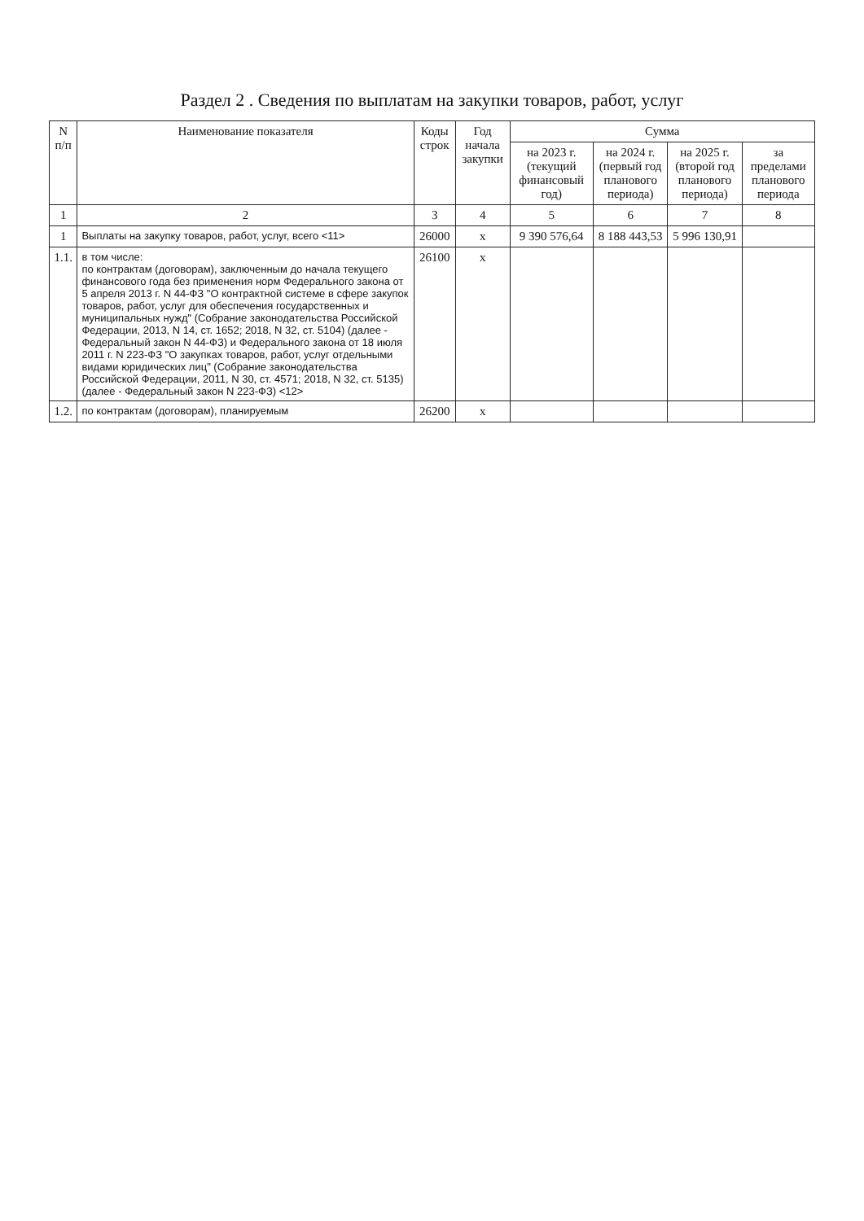Раздел 2 . Сведения по выплатам на закупки товаров, работ, услуг
| N п/п | Наименование показателя | Коды строк | Год начала закупки | Сумма | | | |
| --- | --- | --- | --- | --- | --- | --- | --- |
| | | | | на 2023 г. (текущий финансовый год) | на 2024 г. (первый год планового периода) | на 2025 г. (второй год планового периода) | за пределами планового периода |
| 1 | 2 | 3 | 4 | 5 | 6 | 7 | 8 |
| 1 | Выплаты на закупку товаров, работ, услуг, всего <11> | 26000 | x | 9 390 576,64 | 8 188 443,53 | 5 996 130,91 | |
| 1.1. | в том числе: по контрактам (договорам), заключенным до начала текущего финансового года без применения норм Федерального закона от 5 апреля 2013 г. N 44-ФЗ "О контрактной системе в сфере закупок товаров, работ, услуг для обеспечения государственных и муниципальных нужд" (Собрание законодательства Российской Федерации, 2013, N 14, ст. 1652; 2018, N 32, ст. 5104) (далее - Федеральный закон N 44-ФЗ) и Федерального закона от 18 июля 2011 г. N 223-ФЗ "О закупках товаров, работ, услуг отдельными видами юридических лиц" (Собрание законодательства Российской Федерации, 2011, N 30, ст. 4571; 2018, N 32, ст. 5135) (далее - Федеральный закон N 223-ФЗ) <12> | 26100 | x | | | | |
| 1.2. | по контрактам (договорам), планируемым | 26200 | x | | | | |